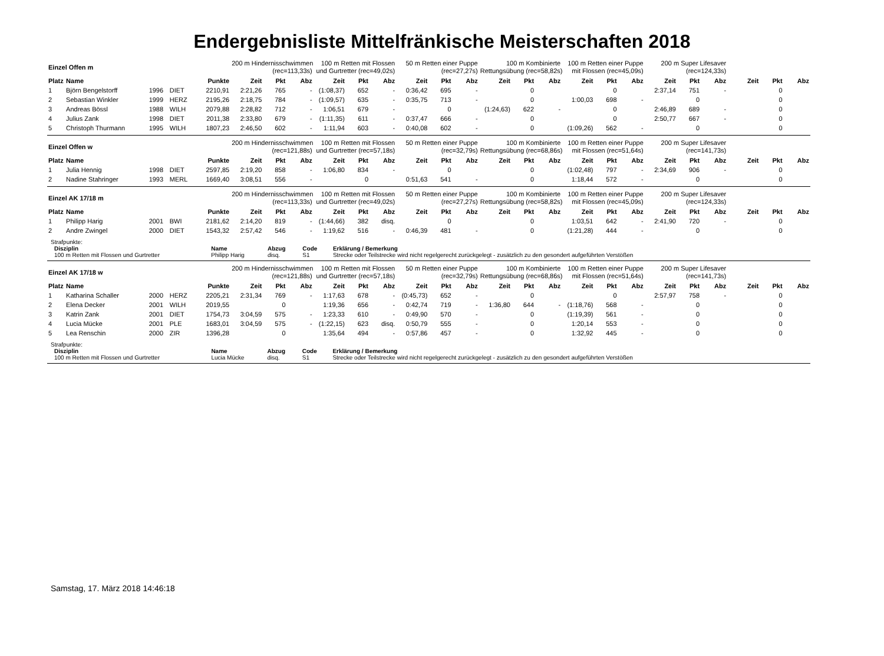Endergebnisliste Mittelfränkische Meisterschaften 2018
| Einzel Offen m | | | | | 200 m Hindernisschwimmen (rec=113,33s) | | | 100 m Retten mit Flossen und Gurtretter (rec=49,02s) | | | 50 m Retten einer Puppe (rec=27,27s) | | | 100 m Kombinierte Rettungsübung (rec=58,82s) | | | 100 m Retten einer Puppe mit Flossen (rec=45,09s) | | | 200 m Super Lifesaver (rec=124,33s) | | | | | |
| --- | --- | --- | --- | --- | --- | --- | --- | --- | --- | --- | --- | --- | --- | --- | --- | --- | --- | --- | --- | --- | --- | --- | --- | --- | --- |
| Platz | Name | | | Punkte | Zeit | Pkt | Abz | Zeit | Pkt | Abz | Zeit | Pkt | Abz | Zeit | Pkt | Abz | Zeit | Pkt | Abz | Zeit | Pkt | Abz | Zeit | Pkt | Abz |
| 1 | Björn Bengelstorff | 1996 | DIET | 2210,91 | 2:21,26 | 765 | - | (1:08,37) | 652 | - | 0:36,42 | 695 | - | | 0 | | | 0 | | 2:37,14 | 751 | - | | 0 | |
| 2 | Sebastian Winkler | 1999 | HERZ | 2195,26 | 2:18,75 | 784 | - | (1:09,57) | 635 | - | 0:35,75 | 713 | - | | 0 | | 1:00,03 | 698 | - | | 0 | | | 0 | |
| 3 | Andreas Bössl | 1988 | WILH | 2079,88 | 2:28,82 | 712 | - | 1:06,51 | 679 | - | | 0 | | (1:24,63) | 622 | - | | 0 | | 2:46,89 | 689 | - | | 0 | |
| 4 | Julius Zank | 1998 | DIET | 2011,38 | 2:33,80 | 679 | - | (1:11,35) | 611 | - | 0:37,47 | 666 | - | | 0 | | | 0 | | 2:50,77 | 667 | - | | 0 | |
| 5 | Christoph Thurmann | 1995 | WILH | 1807,23 | 2:46,50 | 602 | - | 1:11,94 | 603 | - | 0:40,08 | 602 | - | | 0 | | (1:09,26) | 562 | - | | 0 | | | 0 | |
| Einzel Offen w | | | | | 200 m Hindernisschwimmen (rec=121,88s) | | | 100 m Retten mit Flossen und Gurtretter (rec=57,18s) | | | 50 m Retten einer Puppe (rec=32,79s) | | | 100 m Kombinierte Rettungsübung (rec=68,86s) | | | 100 m Retten einer Puppe mit Flossen (rec=51,64s) | | | 200 m Super Lifesaver (rec=141,73s) | | | | | |
| --- | --- | --- | --- | --- | --- | --- | --- | --- | --- | --- | --- | --- | --- | --- | --- | --- | --- | --- | --- | --- | --- | --- | --- | --- | --- |
| Platz | Name | | | Punkte | Zeit | Pkt | Abz | Zeit | Pkt | Abz | Zeit | Pkt | Abz | Zeit | Pkt | Abz | Zeit | Pkt | Abz | Zeit | Pkt | Abz | Zeit | Pkt | Abz |
| 1 | Julia Hennig | 1998 | DIET | 2597,85 | 2:19,20 | 858 | - | 1:06,80 | 834 | - | | 0 | | | 0 | | (1:02,48) | 797 | - | 2:34,69 | 906 | - | | 0 | |
| 2 | Nadine Stahringer | 1993 | MERL | 1669,40 | 3:08,51 | 556 | - | | 0 | | 0:51,63 | 541 | - | | 0 | | 1:18,44 | 572 | - | | 0 | | | 0 | |
| Einzel AK 17/18 m | | | | | 200 m Hindernisschwimmen (rec=113,33s) | | | 100 m Retten mit Flossen und Gurtretter (rec=49,02s) | | | 50 m Retten einer Puppe (rec=27,27s) | | | 100 m Kombinierte Rettungsübung (rec=58,82s) | | | 100 m Retten einer Puppe mit Flossen (rec=45,09s) | | | 200 m Super Lifesaver (rec=124,33s) | | | | | |
| --- | --- | --- | --- | --- | --- | --- | --- | --- | --- | --- | --- | --- | --- | --- | --- | --- | --- | --- | --- | --- | --- | --- | --- | --- | --- |
| Platz | Name | | | Punkte | Zeit | Pkt | Abz | Zeit | Pkt | Abz | Zeit | Pkt | Abz | Zeit | Pkt | Abz | Zeit | Pkt | Abz | Zeit | Pkt | Abz | Zeit | Pkt | Abz |
| 1 | Philipp Harig | 2001 | BWI | 2181,62 | 2:14,20 | 819 | - | (1:44,66) | 382 | disq. | | 0 | | | 0 | | 1:03,51 | 642 | - | 2:41,90 | 720 | - | | 0 | |
| 2 | Andre Zwingel | 2000 | DIET | 1543,32 | 2:57,42 | 546 | - | 1:19,62 | 516 | - | 0:46,39 | 481 | - | | 0 | | (1:21,28) | 444 | - | | 0 | | | 0 | |
Strafpunkte:
| Disziplin | Name | Abzug | Code | Erklärung / Bemerkung |
| 100 m Retten mit Flossen und Gurtretter | Philipp Harig | disq. | S1 | Strecke oder Teilstrecke wird nicht regelgerecht zurückgelegt - zusätzlich zu den gesondert aufgeführten Verstößen |
| Einzel AK 17/18 w | | | | | 200 m Hindernisschwimmen (rec=121,88s) | | | 100 m Retten mit Flossen und Gurtretter (rec=57,18s) | | | 50 m Retten einer Puppe (rec=32,79s) | | | 100 m Kombinierte Rettungsübung (rec=68,86s) | | | 100 m Retten einer Puppe mit Flossen (rec=51,64s) | | | 200 m Super Lifesaver (rec=141,73s) | | | | | |
| --- | --- | --- | --- | --- | --- | --- | --- | --- | --- | --- | --- | --- | --- | --- | --- | --- | --- | --- | --- | --- | --- | --- | --- | --- | --- |
| Platz | Name | | | Punkte | Zeit | Pkt | Abz | Zeit | Pkt | Abz | Zeit | Pkt | Abz | Zeit | Pkt | Abz | Zeit | Pkt | Abz | Zeit | Pkt | Abz | Zeit | Pkt | Abz |
| 1 | Katharina Schaller | 2000 | HERZ | 2205,21 | 2:31,34 | 769 | - | 1:17,63 | 678 | - | (0:45,73) | 652 | - | | 0 | | | 0 | | 2:57,97 | 758 | - | | 0 | |
| 2 | Elena Decker | 2001 | WILH | 2019,55 | | 0 | | 1:19,36 | 656 | - | 0:42,74 | 719 | - | 1:36,80 | 644 | - | (1:18,76) | 568 | - | | 0 | | | 0 | |
| 3 | Katrin Zank | 2001 | DIET | 1754,73 | 3:04,59 | 575 | - | 1:23,33 | 610 | - | 0:49,90 | 570 | - | | 0 | | (1:19,39) | 561 | - | | 0 | | | 0 | |
| 4 | Lucia Mücke | 2001 | PLE | 1683,01 | 3:04,59 | 575 | - | (1:22,15) | 623 | disq. | 0:50,79 | 555 | - | | 0 | | 1:20,14 | 553 | - | | 0 | | | 0 | |
| 5 | Lea Renschin | 2000 | ZIR | 1396,28 | | 0 | | 1:35,64 | 494 | - | 0:57,86 | 457 | - | | 0 | | 1:32,92 | 445 | - | | 0 | | | 0 | |
Strafpunkte:
| Disziplin | Name | Abzug | Code | Erklärung / Bemerkung |
| 100 m Retten mit Flossen und Gurtretter | Lucia Mücke | disq. | S1 | Strecke oder Teilstrecke wird nicht regelgerecht zurückgelegt - zusätzlich zu den gesondert aufgeführten Verstößen |
Samstag, 17. März 2018 14:46:18